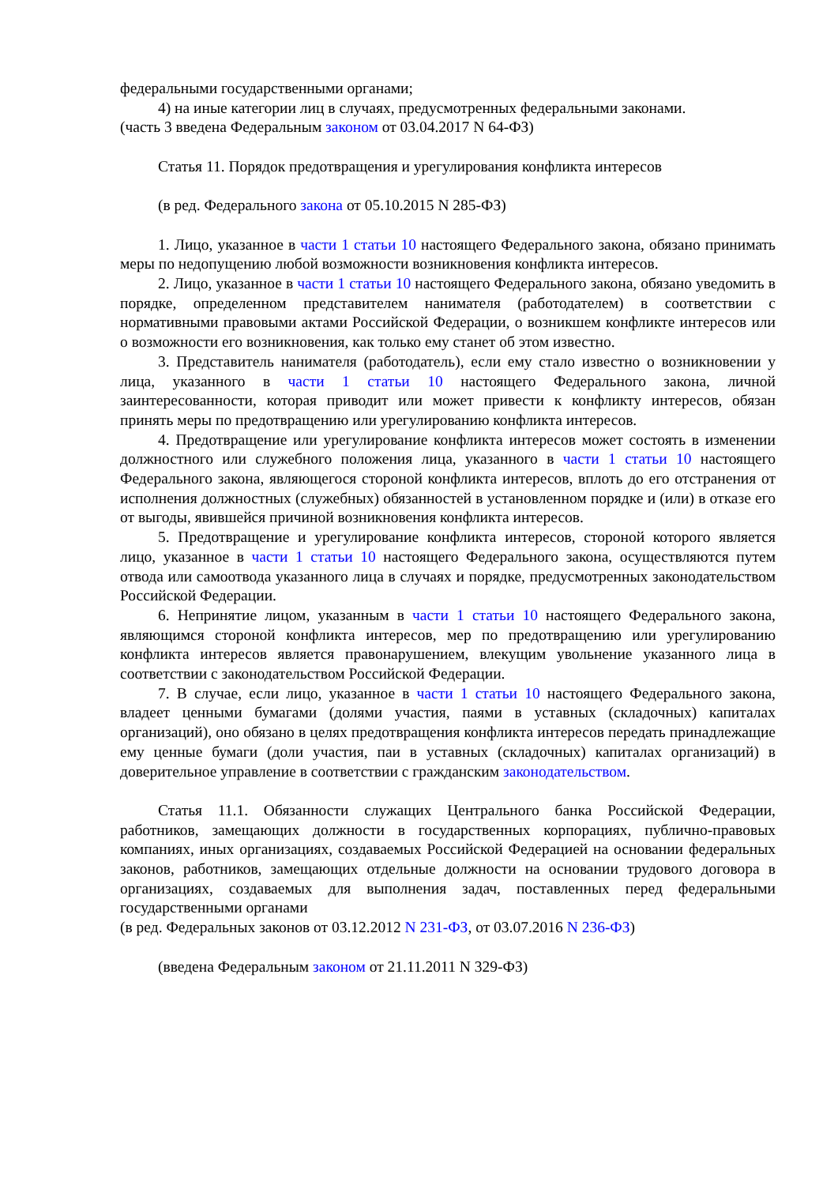федеральными государственными органами;
4) на иные категории лиц в случаях, предусмотренных федеральными законами.
(часть 3 введена Федеральным законом от 03.04.2017 N 64-ФЗ)
Статья 11. Порядок предотвращения и урегулирования конфликта интересов
(в ред. Федерального закона от 05.10.2015 N 285-ФЗ)
1. Лицо, указанное в части 1 статьи 10 настоящего Федерального закона, обязано принимать меры по недопущению любой возможности возникновения конфликта интересов.
2. Лицо, указанное в части 1 статьи 10 настоящего Федерального закона, обязано уведомить в порядке, определенном представителем нанимателя (работодателем) в соответствии с нормативными правовыми актами Российской Федерации, о возникшем конфликте интересов или о возможности его возникновения, как только ему станет об этом известно.
3. Представитель нанимателя (работодатель), если ему стало известно о возникновении у лица, указанного в части 1 статьи 10 настоящего Федерального закона, личной заинтересованности, которая приводит или может привести к конфликту интересов, обязан принять меры по предотвращению или урегулированию конфликта интересов.
4. Предотвращение или урегулирование конфликта интересов может состоять в изменении должностного или служебного положения лица, указанного в части 1 статьи 10 настоящего Федерального закона, являющегося стороной конфликта интересов, вплоть до его отстранения от исполнения должностных (служебных) обязанностей в установленном порядке и (или) в отказе его от выгоды, явившейся причиной возникновения конфликта интересов.
5. Предотвращение и урегулирование конфликта интересов, стороной которого является лицо, указанное в части 1 статьи 10 настоящего Федерального закона, осуществляются путем отвода или самоотвода указанного лица в случаях и порядке, предусмотренных законодательством Российской Федерации.
6. Непринятие лицом, указанным в части 1 статьи 10 настоящего Федерального закона, являющимся стороной конфликта интересов, мер по предотвращению или урегулированию конфликта интересов является правонарушением, влекущим увольнение указанного лица в соответствии с законодательством Российской Федерации.
7. В случае, если лицо, указанное в части 1 статьи 10 настоящего Федерального закона, владеет ценными бумагами (долями участия, паями в уставных (складочных) капиталах организаций), оно обязано в целях предотвращения конфликта интересов передать принадлежащие ему ценные бумаги (доли участия, паи в уставных (складочных) капиталах организаций) в доверительное управление в соответствии с гражданским законодательством.
Статья 11.1. Обязанности служащих Центрального банка Российской Федерации, работников, замещающих должности в государственных корпорациях, публично-правовых компаниях, иных организациях, создаваемых Российской Федерацией на основании федеральных законов, работников, замещающих отдельные должности на основании трудового договора в организациях, создаваемых для выполнения задач, поставленных перед федеральными государственными органами
(в ред. Федеральных законов от 03.12.2012 N 231-ФЗ, от 03.07.2016 N 236-ФЗ)
(введена Федеральным законом от 21.11.2011 N 329-ФЗ)